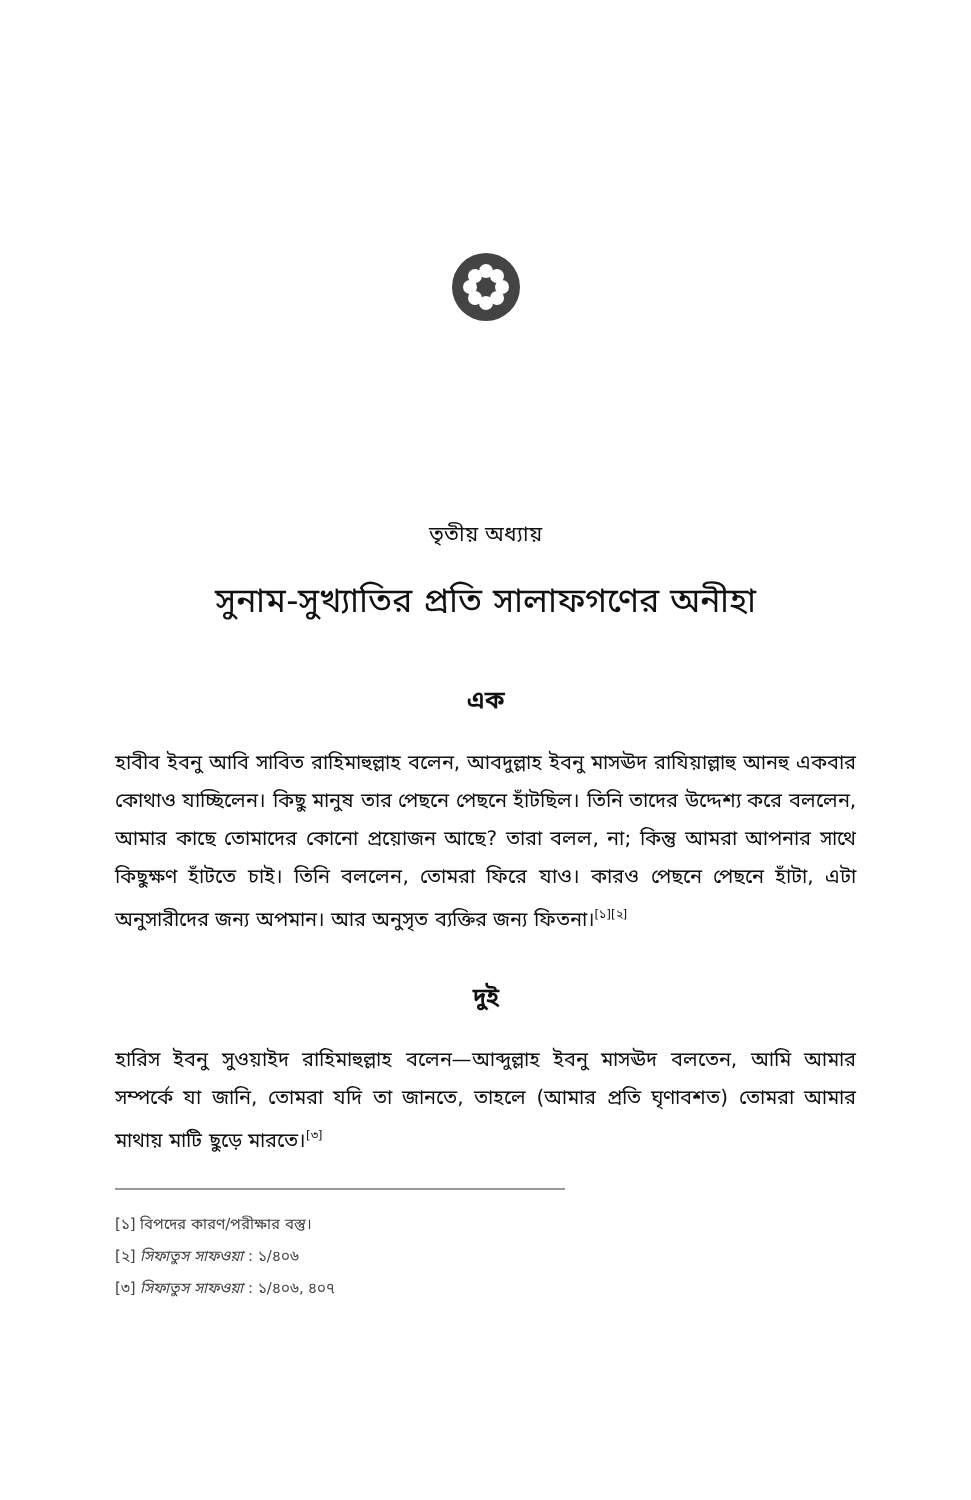তৃতীয় অধ্যায়
সুনাম-সুখ্যাতির প্রতি সালাফগণের অনীহা
এক
হাবীব ইবনু আবি সাবিত রাহিমাহুল্লাহ বলেন, আবদুল্লাহ ইবনু মাসঊদ রাযিয়াল্লাহু আনহু একবার কোথাও যাচ্ছিলেন। কিছু মানুষ তার পেছনে পেছনে হাঁটছিল। তিনি তাদের উদ্দেশ্য করে বললেন, আমার কাছে তোমাদের কোনো প্রয়োজন আছে? তারা বলল, না; কিন্তু আমরা আপনার সাথে কিছুক্ষণ হাঁটতে চাই। তিনি বললেন, তোমরা ফিরে যাও। কারও পেছনে পেছনে হাঁটা, এটা অনুসারীদের জন্য অপমান। আর অনুসৃত ব্যক্তির জন্য ফিতনা।<sup>[১][২]</sup>
দুই
হারিস ইবনু সুওয়াইদ রাহিমাহুল্লাহ বলেন—আব্দুল্লাহ ইবনু মাসঊদ বলতেন, আমি আমার সম্পর্কে যা জানি, তোমরা যদি তা জানতে, তাহলে (আমার প্রতি ঘৃণাবশত) তোমরা আমার মাথায় মাটি ছুড়ে মারতে।<sup>[৩]</sup>
[১] বিপদের কারণ/পরীক্ষার বস্তু।
[২] সিফাতুস সাফওয়া : ১/৪০৬
[৩] সিফাতুস সাফওয়া : ১/৪০৬, ৪০৭